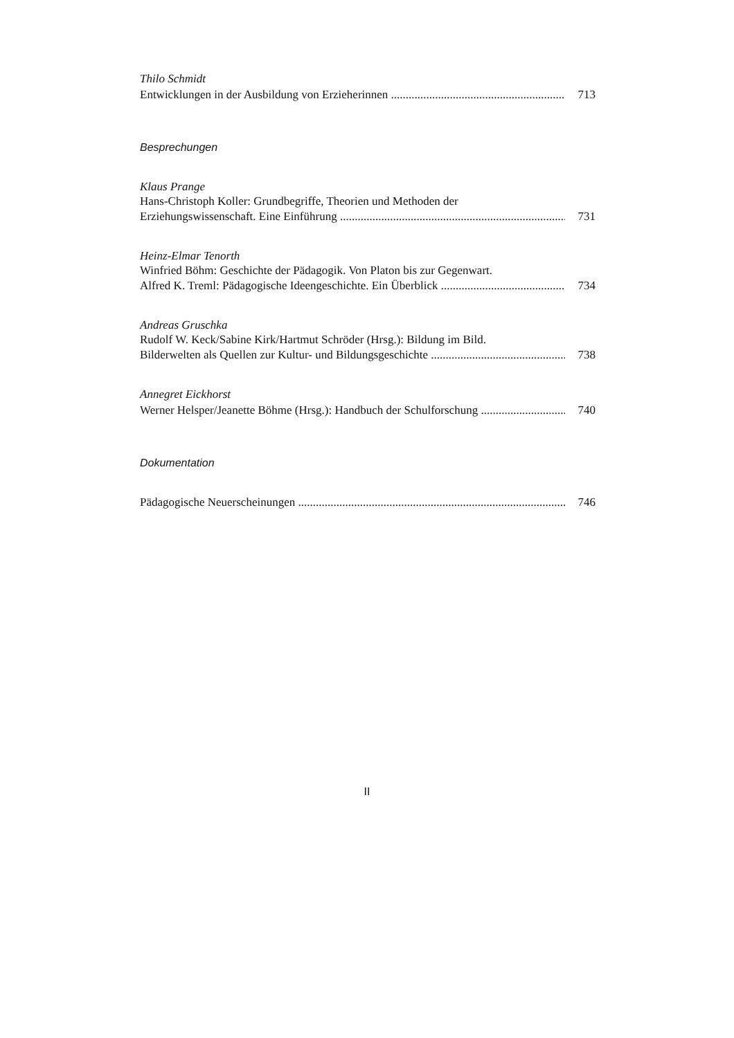Thilo Schmidt
Entwicklungen in der Ausbildung von Erzieherinnen 713
Besprechungen
Klaus Prange
Hans-Christoph Koller: Grundbegriffe, Theorien und Methoden der
Erziehungswissenschaft. Eine Einführung 731
Heinz-Elmar Tenorth
Winfried Böhm: Geschichte der Pädagogik. Von Platon bis zur Gegenwart.
Alfred K. Treml: Pädagogische Ideengeschichte. Ein Überblick 734
Andreas Gruschka
Rudolf W. Keck/Sabine Kirk/Hartmut Schröder (Hrsg.): Bildung im Bild.
Bilderwelten als Quellen zur Kultur- und Bildungsgeschichte 738
Annegret Eickhorst
Werner Helsper/Jeanette Böhme (Hrsg.): Handbuch der Schulforschung 740
Dokumentation
Pädagogische Neuerscheinungen 746
II